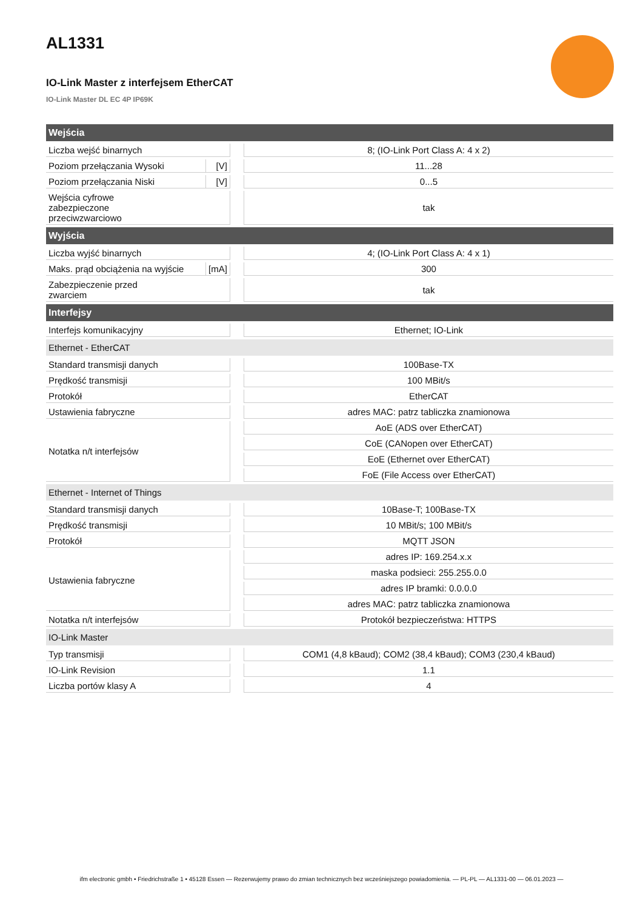AL1331
IO-Link Master z interfejsem EtherCAT
IO-Link Master DL EC 4P IP69K
| Wejścia | | | |
| --- | --- | --- | --- |
| Liczba wejść binarnych | | | 8; (IO-Link Port Class A: 4 x 2) |
| Poziom przełączania Wysoki | [V] | | 11...28 |
| Poziom przełączania Niski | [V] | | 0...5 |
| Wejścia cyfrowe zabezpieczone przeciwzwarciowo | | | tak |
| Wyjścia | | | |
| Liczba wyjść binarnych | | | 4; (IO-Link Port Class A: 4 x 1) |
| Maks. prąd obciążenia na wyjście | [mA] | | 300 |
| Zabezpieczenie przed zwarciem | | | tak |
| Interfejsy | | | |
| Interfejs komunikacyjny | | | Ethernet; IO-Link |
| Ethernet - EtherCAT | | | |
| Standard transmisji danych | | | 100Base-TX |
| Prędkość transmisji | | | 100 MBit/s |
| Protokół | | | EtherCAT |
| Ustawienia fabryczne | | | adres MAC: patrz tabliczka znamionowa |
| Notatka n/t interfejsów | | | AoE (ADS over EtherCAT) |
| | | | CoE (CANopen over EtherCAT) |
| | | | EoE (Ethernet over EtherCAT) |
| | | | FoE (File Access over EtherCAT) |
| Ethernet - Internet of Things | | | |
| Standard transmisji danych | | | 10Base-T; 100Base-TX |
| Prędkość transmisji | | | 10 MBit/s; 100 MBit/s |
| Protokół | | | MQTT JSON |
| Ustawienia fabryczne | | | adres IP: 169.254.x.x |
| | | | maska podsieci: 255.255.0.0 |
| | | | adres IP bramki: 0.0.0.0 |
| | | | adres MAC: patrz tabliczka znamionowa |
| Notatka n/t interfejsów | | | Protokół bezpieczeństwa: HTTPS |
| IO-Link Master | | | |
| Typ transmisji | | | COM1 (4,8 kBaud); COM2 (38,4 kBaud); COM3 (230,4 kBaud) |
| IO-Link Revision | | | 1.1 |
| Liczba portów klasy A | | | 4 |
ifm electronic gmbh • Friedrichstraße 1 • 45128 Essen — Rezerwujemy prawo do zmian technicznych bez wcześniejszego powiadomienia. — PL-PL — AL1331-00 — 06.01.2023 —